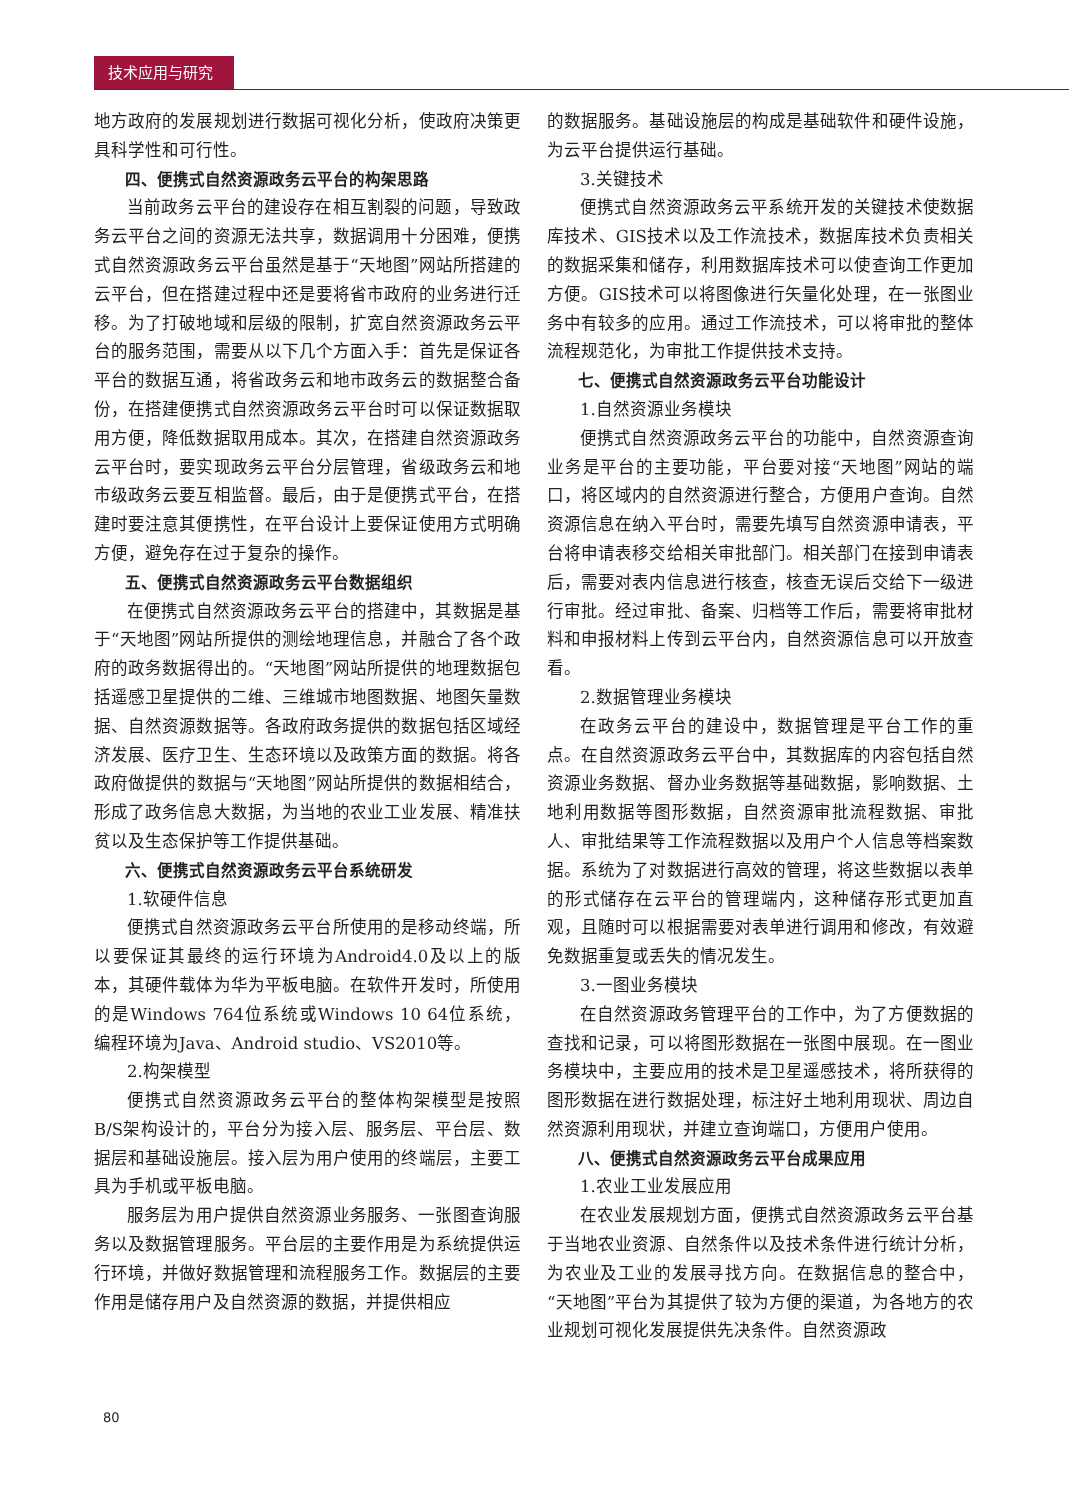技术应用与研究
地方政府的发展规划进行数据可视化分析，使政府决策更具科学性和可行性。
四、便携式自然资源政务云平台的构架思路
当前政务云平台的建设存在相互割裂的问题，导致政务云平台之间的资源无法共享，数据调用十分困难，便携式自然资源政务云平台虽然是基于“天地图”网站所搭建的云平台，但在搭建过程中还是要将省市政府的业务进行迁移。为了打破地域和层级的限制，扩宽自然资源政务云平台的服务范围，需要从以下几个方面入手：首先是保证各平台的数据互通，将省政务云和地市政务云的数据整合备份，在搭建便携式自然资源政务云平台时可以保证数据取用方便，降低数据取用成本。其次，在搭建自然资源政务云平台时，要实现政务云平台分层管理，省级政务云和地市级政务云要互相监督。最后，由于是便携式平台，在搭建时要注意其便携性，在平台设计上要保证使用方式明确方便，避免存在过于复杂的操作。
五、便携式自然资源政务云平台数据组织
在便携式自然资源政务云平台的搭建中，其数据是基于“天地图”网站所提供的测绘地理信息，并融合了各个政府的政务数据得出的。“天地图”网站所提供的地理数据包括遥感卫星提供的二维、三维城市地图数据、地图矢量数据、自然资源数据等。各政府政务提供的数据包括区域经济发展、医疗卫生、生态环境以及政策方面的数据。将各政府做提供的数据与“天地图”网站所提供的数据相结合，形成了政务信息大数据，为当地的农业工业发展、精准扶贫以及生态保护等工作提供基础。
六、便携式自然资源政务云平台系统研发
1.软硬件信息
便携式自然资源政务云平台所使用的是移动终端，所以要保证其最终的运行环境为Android4.0及以上的版本，其硬件载体为华为平板电脑。在软件开发时，所使用的是Windows 764位系统或Windows 10 64位系统，编程环境为Java、Android studio、VS2010等。
2.构架模型
便携式自然资源政务云平台的整体构架模型是按照B/S架构设计的，平台分为接入层、服务层、平台层、数据层和基础设施层。接入层为用户使用的终端层，主要工具为手机或平板电脑。
服务层为用户提供自然资源业务服务、一张图查询服务以及数据管理服务。平台层的主要作用是为系统提供运行环境，并做好数据管理和流程服务工作。数据层的主要作用是储存用户及自然资源的数据，并提供相应
的数据服务。基础设施层的构成是基础软件和硬件设施，为云平台提供运行基础。
3.关键技术
便携式自然资源政务云平系统开发的关键技术使数据库技术、GIS技术以及工作流技术，数据库技术负责相关的数据采集和储存，利用数据库技术可以使查询工作更加方便。GIS技术可以将图像进行矢量化处理，在一张图业务中有较多的应用。通过工作流技术，可以将审批的整体流程规范化，为审批工作提供技术支持。
七、便携式自然资源政务云平台功能设计
1.自然资源业务模块
便携式自然资源政务云平台的功能中，自然资源查询业务是平台的主要功能，平台要对接“天地图”网站的端口，将区域内的自然资源进行整合，方便用户查询。自然资源信息在纳入平台时，需要先填写自然资源申请表，平台将申请表移交给相关审批部门。相关部门在接到申请表后，需要对表内信息进行核查，核查无误后交给下一级进行审批。经过审批、备案、归档等工作后，需要将审批材料和申报材料上传到云平台内，自然资源信息可以开放查看。
2.数据管理业务模块
在政务云平台的建设中，数据管理是平台工作的重点。在自然资源政务云平台中，其数据库的内容包括自然资源业务数据、督办业务数据等基础数据，影响数据、土地利用数据等图形数据，自然资源审批流程数据、审批人、审批结果等工作流程数据以及用户个人信息等档案数据。系统为了对数据进行高效的管理，将这些数据以表单的形式储存在云平台的管理端内，这种储存形式更加直观，且随时可以根据需要对表单进行调用和修改，有效避免数据重复或丢失的情况发生。
3.一图业务模块
在自然资源政务管理平台的工作中，为了方便数据的查找和记录，可以将图形数据在一张图中展现。在一图业务模块中，主要应用的技术是卫星遥感技术，将所获得的图形数据在进行数据处理，标注好土地利用现状、周边自然资源利用现状，并建立查询端口，方便用户使用。
八、便携式自然资源政务云平台成果应用
1.农业工业发展应用
在农业发展规划方面，便携式自然资源政务云平台基于当地农业资源、自然条件以及技术条件进行统计分析，为农业及工业的发展寻找方向。在数据信息的整合中，“天地图”平台为其提供了较为方便的渠道，为各地方的农业规划可视化发展提供先决条件。自然资源政
80